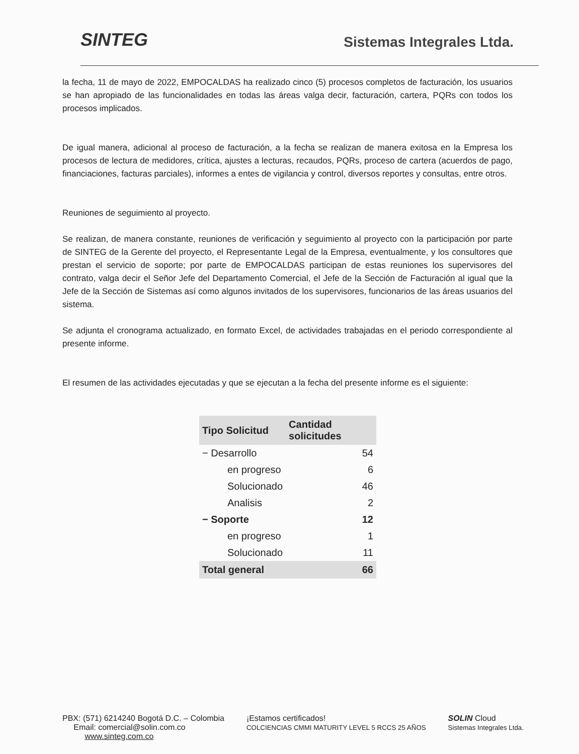SINTEG
Sistemas Integrales Ltda.
la fecha, 11 de mayo de 2022, EMPOCALDAS ha realizado cinco (5) procesos completos de facturación, los usuarios se han apropiado de las funcionalidades en todas las áreas valga decir, facturación, cartera, PQRs con todos los procesos implicados.
De igual manera, adicional al proceso de facturación, a la fecha se realizan de manera exitosa en la Empresa los procesos de lectura de medidores, crítica, ajustes a lecturas, recaudos, PQRs, proceso de cartera (acuerdos de pago, financiaciones, facturas parciales), informes a entes de vigilancia y control, diversos reportes y consultas, entre otros.
Reuniones de seguimiento al proyecto.
Se realizan, de manera constante, reuniones de verificación y seguimiento al proyecto con la participación por parte de SINTEG de la Gerente del proyecto, el Representante Legal de la Empresa, eventualmente, y los consultores que prestan el servicio de soporte; por parte de EMPOCALDAS participan de estas reuniones los supervisores del contrato, valga decir el Señor Jefe del Departamento Comercial, el Jefe de la Sección de Facturación al igual que la Jefe de la Sección de Sistemas así como algunos invitados de los supervisores, funcionarios de las áreas usuarios del sistema.
Se adjunta el cronograma actualizado, en formato Excel, de actividades trabajadas en el periodo correspondiente al presente informe.
El resumen de las actividades ejecutadas y que se ejecutan a la fecha del presente informe es el siguiente:
| Tipo Solicitud | Cantidad solicitudes |
| --- | --- |
| − Desarrollo | 54 |
| en progreso | 6 |
| Solucionado | 46 |
| Analisis | 2 |
| − Soporte | 12 |
| en progreso | 1 |
| Solucionado | 11 |
| Total general | 66 |
PBX: (571) 6214240 Bogotá D.C. – Colombia
Email: comercial@solin.com.co
www.sinteg.com.co
¡Estamos certificados!
COLCIENCIAS CMMI MATURITY LEVEL 5 RCCS 25 AÑOS
SOLIN Cloud
Sistemas Integrales Ltda.